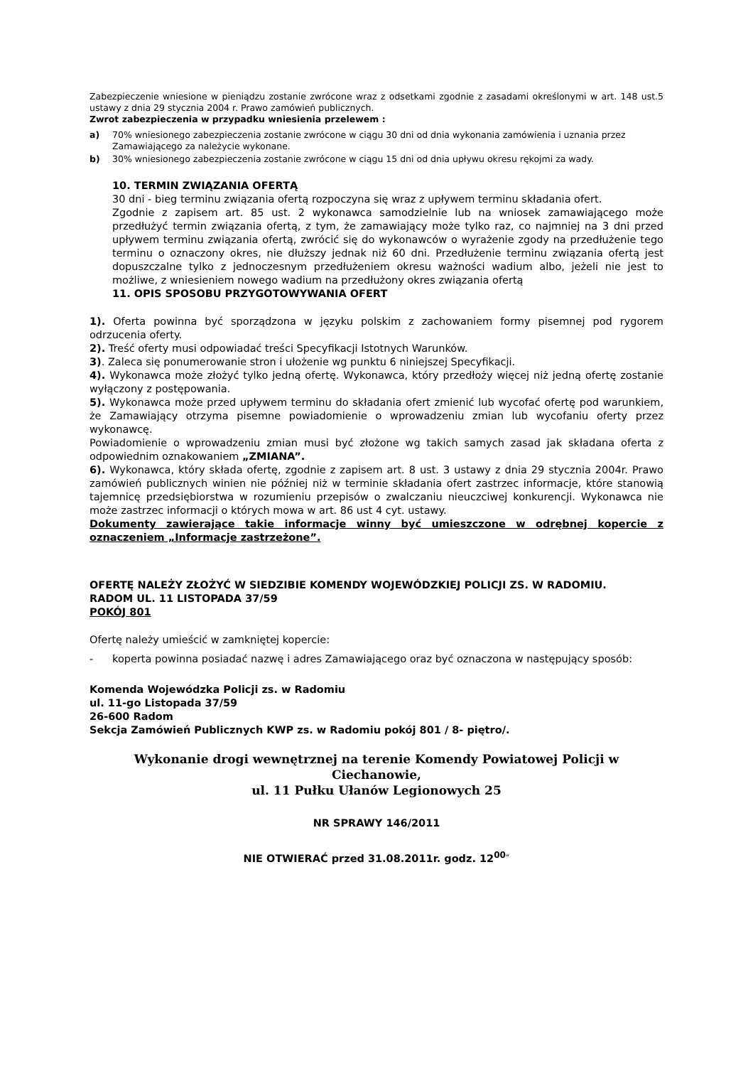Zabezpieczenie wniesione w pieniądzu zostanie zwrócone wraz z odsetkami zgodnie z zasadami określonymi w art. 148 ust.5 ustawy z dnia 29 stycznia 2004 r. Prawo zamówień publicznych.
Zwrot zabezpieczenia w przypadku wniesienia przelewem :
a) 70% wniesionego zabezpieczenia zostanie zwrócone w ciągu 30 dni od dnia wykonania zamówienia i uznania przez Zamawiającego za należycie wykonane.
b) 30% wniesionego zabezpieczenia zostanie zwrócone w ciągu 15 dni od dnia upływu okresu rękojmi za wady.
10. TERMIN ZWIĄZANIA OFERTĄ
30 dni - bieg terminu związania ofertą rozpoczyna się wraz z upływem terminu składania ofert.
Zgodnie z zapisem art. 85 ust. 2 wykonawca samodzielnie lub na wniosek zamawiającego może przedłużyć termin związania ofertą, z tym, że zamawiający może tylko raz, co najmniej na 3 dni przed upływem terminu związania ofertą, zwrócić się do wykonawców o wyrażenie zgody na przedłużenie tego terminu o oznaczony okres, nie dłuższy jednak niż 60 dni. Przedłużenie terminu związania ofertą jest dopuszczalne tylko z jednoczesnym przedłużeniem okresu ważności wadium albo, jeżeli nie jest to możliwe, z wniesieniem nowego wadium na przedłużony okres związania ofertą
11. OPIS SPOSOBU PRZYGOTOWYWANIA OFERT
1). Oferta powinna być sporządzona w języku polskim z zachowaniem formy pisemnej pod rygorem odrzucenia oferty.
2). Treść oferty musi odpowiadać treści Specyfikacji Istotnych Warunków.
3). Zaleca się ponumerowanie stron i ułożenie wg punktu 6 niniejszej Specyfikacji.
4). Wykonawca może złożyć tylko jedną ofertę. Wykonawca, który przedłoży więcej niż jedną ofertę zostanie wyłączony z postępowania.
5). Wykonawca może przed upływem terminu do składania ofert zmienić lub wycofać ofertę pod warunkiem, że Zamawiający otrzyma pisemne powiadomienie o wprowadzeniu zmian lub wycofaniu oferty przez wykonawcę.
Powiadomienie o wprowadzeniu zmian musi być złożone wg takich samych zasad jak składana oferta z odpowiednim oznakowaniem „ZMIANA”.
6). Wykonawca, który składa ofertę, zgodnie z zapisem art. 8 ust. 3 ustawy z dnia 29 stycznia 2004r. Prawo zamówień publicznych winien nie później niż w terminie składania ofert zastrzec informacje, które stanowią tajemnicę przedsiębiorstwa w rozumieniu przepisów o zwalczaniu nieuczciwej konkurencji. Wykonawca nie może zastrzec informacji o których mowa w art. 86 ust 4 cyt. ustawy.
Dokumenty zawierające takie informacje winny być umieszczone w odrębnej kopercie z oznaczeniem „Informacje zastrzeżone”.
OFERTĘ NALEŻY ZŁOŻYĆ W SIEDZIBIE KOMENDY WOJEWÓDZKIEJ POLICJI ZS. W RADOMIU.
RADOM UL. 11 LISTOPADA 37/59
POKÓJ 801
Ofertę należy umieścić w zamkniętej kopercie:
- koperta powinna posiadać nazwę i adres Zamawiającego oraz być oznaczona w następujący sposób:
Komenda Wojewódzka Policji zs. w Radomiu
ul. 11-go Listopada 37/59
26-600 Radom
Sekcja Zamówień Publicznych KWP zs. w Radomiu pokój 801 / 8- piętro/.
Wykonanie drogi wewnętrznej na terenie Komendy Powiatowej Policji w Ciechanowie,
ul. 11 Pułku Ułanów Legionowych 25
NR SPRAWY 146/2011
NIE OTWIERAĆ przed 31.08.2011r. godz. 12<sup>00</sup>″